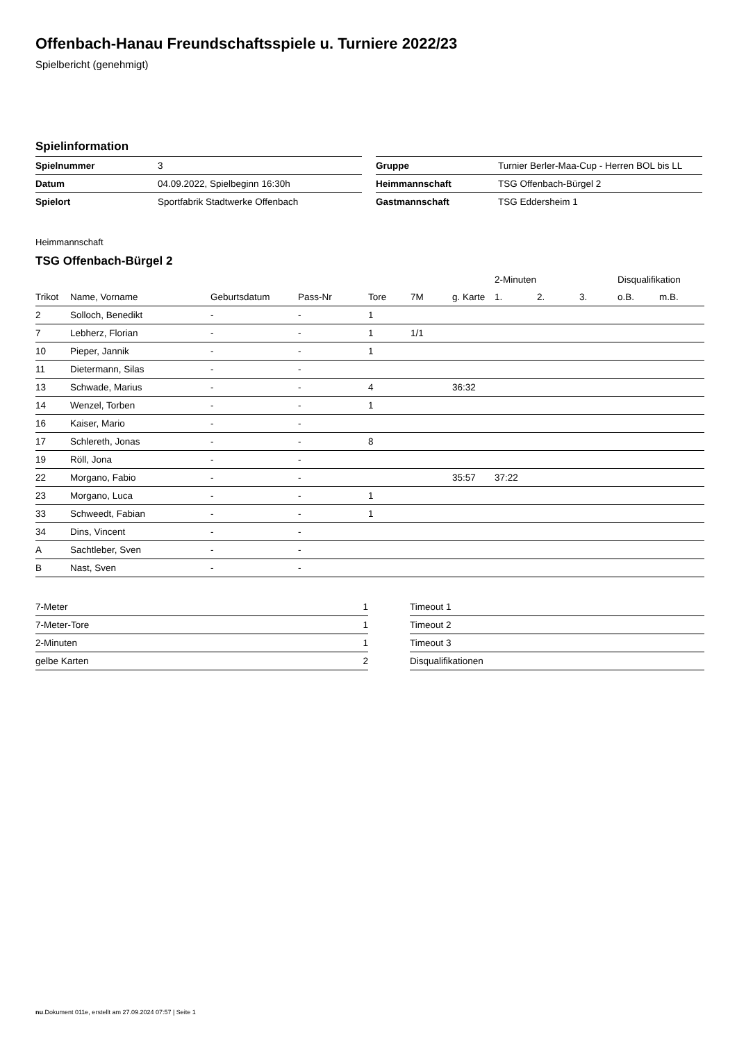Offenbach-Hanau Freundschaftsspiele u. Turniere 2022/23
Spielbericht (genehmigt)
Spielinformation
| Spielnummer | 3 |
| Datum | 04.09.2022, Spielbeginn 16:30h |
| Spielort | Sportfabrik Stadtwerke Offenbach |
| Gruppe | Turnier Berler-Maa-Cup - Herren BOL bis LL |
| Heimmannschaft | TSG Offenbach-Bürgel 2 |
| Gastmannschaft | TSG Eddersheim 1 |
Heimmannschaft
TSG Offenbach-Bürgel 2
| | | | | | | | 2-Minuten | | | Disqualifikation | |
| --- | --- | --- | --- | --- | --- | --- | --- | --- | --- | --- | --- |
| Trikot | Name, Vorname | Geburtsdatum | Pass-Nr | Tore | 7M | g. Karte | 1. | 2. | 3. | o.B. | m.B. |
| 2 | Solloch, Benedikt | - | - | 1 | | | | | | | |
| 7 | Lebherz, Florian | - | - | 1 | 1/1 | | | | | | |
| 10 | Pieper, Jannik | - | - | 1 | | | | | | | |
| 11 | Dietermann, Silas | - | - | | | | | | | | |
| 13 | Schwade, Marius | - | - | 4 | | 36:32 | | | | | |
| 14 | Wenzel, Torben | - | - | 1 | | | | | | | |
| 16 | Kaiser, Mario | - | - | | | | | | | | |
| 17 | Schlereth, Jonas | - | - | 8 | | | | | | | |
| 19 | Röll, Jona | - | - | | | | | | | | |
| 22 | Morgano, Fabio | - | - | | | 35:57 | 37:22 | | | | |
| 23 | Morgano, Luca | - | - | 1 | | | | | | | |
| 33 | Schweedt, Fabian | - | - | 1 | | | | | | | |
| 34 | Dins, Vincent | - | - | | | | | | | | |
| A | Sachtleber, Sven | - | - | | | | | | | | |
| B | Nast, Sven | - | - | | | | | | | | |
| 7-Meter | 1 |
| 7-Meter-Tore | 1 |
| 2-Minuten | 1 |
| gelbe Karten | 2 |
| Timeout 1 |
| Timeout 2 |
| Timeout 3 |
| Disqualifikationen |
nu.Dokument 011e, erstellt am 27.09.2024 07:57 | Seite 1